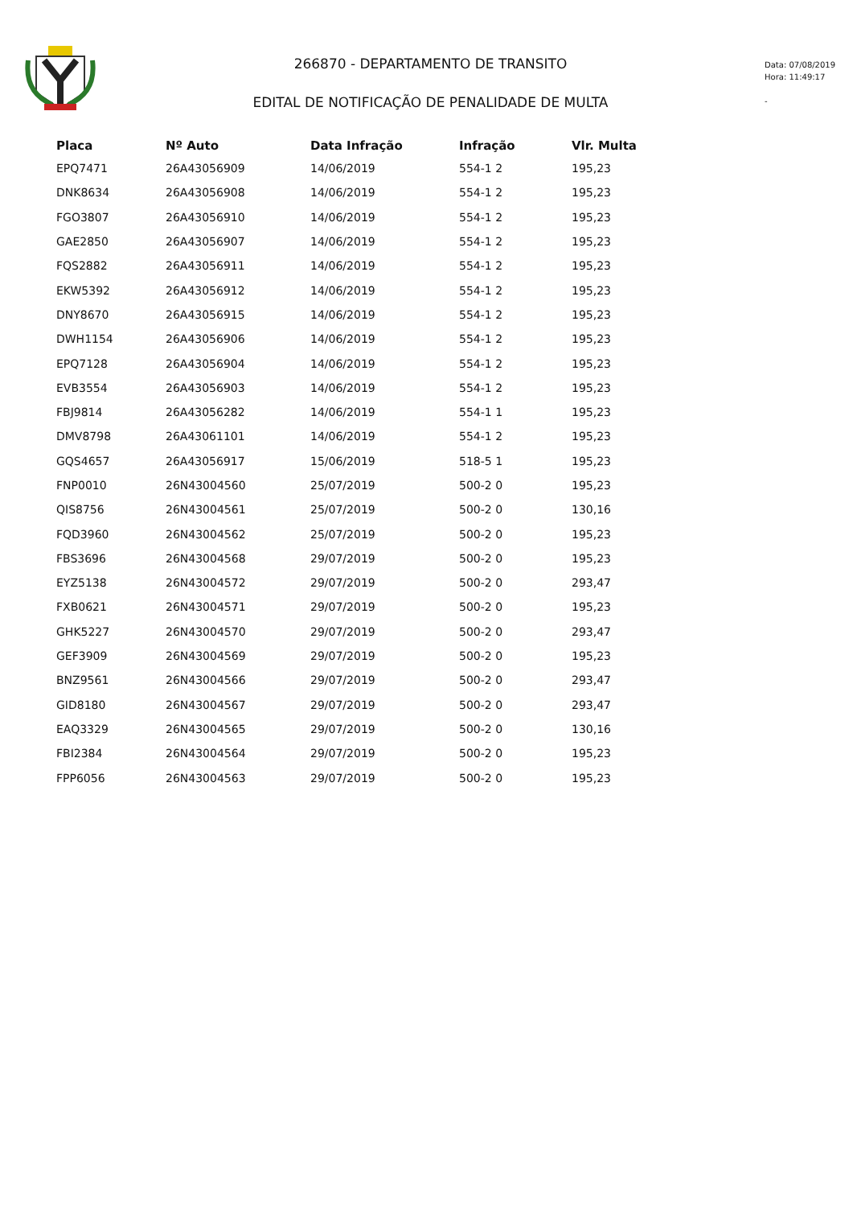266870 - DEPARTAMENTO DE TRANSITO
EDITAL DE NOTIFICAÇÃO DE PENALIDADE DE MULTA
Data: 07/08/2019
Hora: 11:49:17
-
| Placa | Nº Auto | Data Infração | Infração | Vlr. Multa |
| --- | --- | --- | --- | --- |
| EPQ7471 | 26A43056909 | 14/06/2019 | 554-1 2 | 195,23 |
| DNK8634 | 26A43056908 | 14/06/2019 | 554-1 2 | 195,23 |
| FGO3807 | 26A43056910 | 14/06/2019 | 554-1 2 | 195,23 |
| GAE2850 | 26A43056907 | 14/06/2019 | 554-1 2 | 195,23 |
| FQS2882 | 26A43056911 | 14/06/2019 | 554-1 2 | 195,23 |
| EKW5392 | 26A43056912 | 14/06/2019 | 554-1 2 | 195,23 |
| DNY8670 | 26A43056915 | 14/06/2019 | 554-1 2 | 195,23 |
| DWH1154 | 26A43056906 | 14/06/2019 | 554-1 2 | 195,23 |
| EPQ7128 | 26A43056904 | 14/06/2019 | 554-1 2 | 195,23 |
| EVB3554 | 26A43056903 | 14/06/2019 | 554-1 2 | 195,23 |
| FBJ9814 | 26A43056282 | 14/06/2019 | 554-1 1 | 195,23 |
| DMV8798 | 26A43061101 | 14/06/2019 | 554-1 2 | 195,23 |
| GQS4657 | 26A43056917 | 15/06/2019 | 518-5 1 | 195,23 |
| FNP0010 | 26N43004560 | 25/07/2019 | 500-2 0 | 195,23 |
| QIS8756 | 26N43004561 | 25/07/2019 | 500-2 0 | 130,16 |
| FQD3960 | 26N43004562 | 25/07/2019 | 500-2 0 | 195,23 |
| FBS3696 | 26N43004568 | 29/07/2019 | 500-2 0 | 195,23 |
| EYZ5138 | 26N43004572 | 29/07/2019 | 500-2 0 | 293,47 |
| FXB0621 | 26N43004571 | 29/07/2019 | 500-2 0 | 195,23 |
| GHK5227 | 26N43004570 | 29/07/2019 | 500-2 0 | 293,47 |
| GEF3909 | 26N43004569 | 29/07/2019 | 500-2 0 | 195,23 |
| BNZ9561 | 26N43004566 | 29/07/2019 | 500-2 0 | 293,47 |
| GID8180 | 26N43004567 | 29/07/2019 | 500-2 0 | 293,47 |
| EAQ3329 | 26N43004565 | 29/07/2019 | 500-2 0 | 130,16 |
| FBI2384 | 26N43004564 | 29/07/2019 | 500-2 0 | 195,23 |
| FPP6056 | 26N43004563 | 29/07/2019 | 500-2 0 | 195,23 |